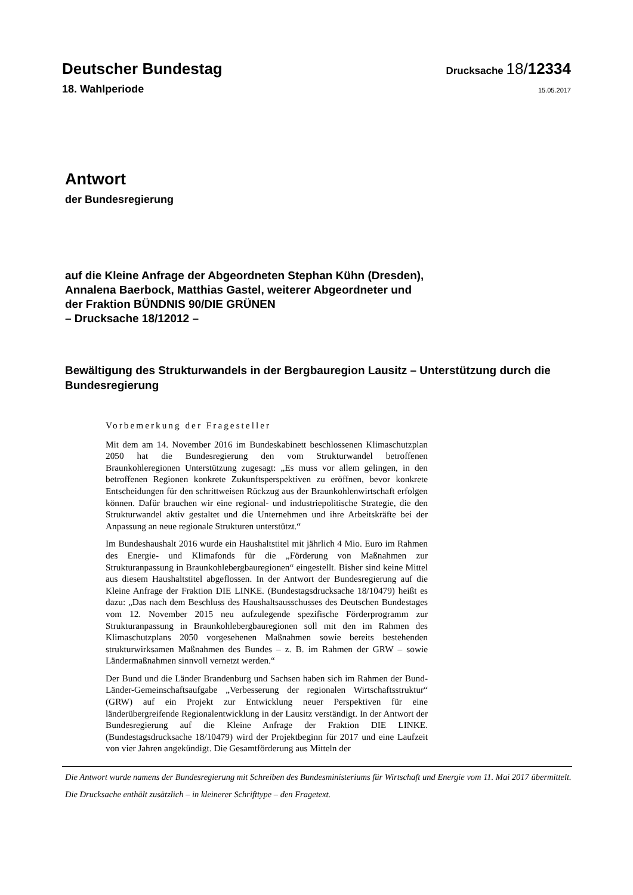Deutscher Bundestag
Drucksache 18/12334
18. Wahlperiode
15.05.2017
Antwort
der Bundesregierung
auf die Kleine Anfrage der Abgeordneten Stephan Kühn (Dresden),
Annalena Baerbock, Matthias Gastel, weiterer Abgeordneter und
der Fraktion BÜNDNIS 90/DIE GRÜNEN
– Drucksache 18/12012 –
Bewältigung des Strukturwandels in der Bergbauregion Lausitz – Unterstützung durch die Bundesregierung
Vorbemerkung der Fragesteller
Mit dem am 14. November 2016 im Bundeskabinett beschlossenen Klimaschutzplan 2050 hat die Bundesregierung den vom Strukturwandel betroffenen Braunkohleregionen Unterstützung zugesagt: „Es muss vor allem gelingen, in den betroffenen Regionen konkrete Zukunftsperspektiven zu eröffnen, bevor konkrete Entscheidungen für den schrittweisen Rückzug aus der Braunkohlenwirtschaft erfolgen können. Dafür brauchen wir eine regional- und industriepolitische Strategie, die den Strukturwandel aktiv gestaltet und die Unternehmen und ihre Arbeitskräfte bei der Anpassung an neue regionale Strukturen unterstützt.“
Im Bundeshaushalt 2016 wurde ein Haushaltstitel mit jährlich 4 Mio. Euro im Rahmen des Energie- und Klimafonds für die „Förderung von Maßnahmen zur Strukturanpassung in Braunkohlebergbauregionen“ eingestellt. Bisher sind keine Mittel aus diesem Haushaltstitel abgeflossen. In der Antwort der Bundesregierung auf die Kleine Anfrage der Fraktion DIE LINKE. (Bundestagsdrucksache 18/10479) heißt es dazu: „Das nach dem Beschluss des Haushaltsausschusses des Deutschen Bundestages vom 12. November 2015 neu aufzulegende spezifische Förderprogramm zur Strukturanpassung in Braunkohlebergbauregionen soll mit den im Rahmen des Klimaschutzplans 2050 vorgesehenen Maßnahmen sowie bereits bestehenden strukturwirksamen Maßnahmen des Bundes – z. B. im Rahmen der GRW – sowie Ländermaßnahmen sinnvoll vernetzt werden.“
Der Bund und die Länder Brandenburg und Sachsen haben sich im Rahmen der Bund-Länder-Gemeinschaftsaufgabe „Verbesserung der regionalen Wirtschaftsstruktur“ (GRW) auf ein Projekt zur Entwicklung neuer Perspektiven für eine länderübergreifende Regionalentwicklung in der Lausitz verständigt. In der Antwort der Bundesregierung auf die Kleine Anfrage der Fraktion DIE LINKE. (Bundestagsdrucksache 18/10479) wird der Projektbeginn für 2017 und eine Laufzeit von vier Jahren angekündigt. Die Gesamtförderung aus Mitteln der
Die Antwort wurde namens der Bundesregierung mit Schreiben des Bundesministeriums für Wirtschaft und Energie vom 11. Mai 2017 übermittelt.
Die Drucksache enthält zusätzlich – in kleinerer Schrifttype – den Fragetext.